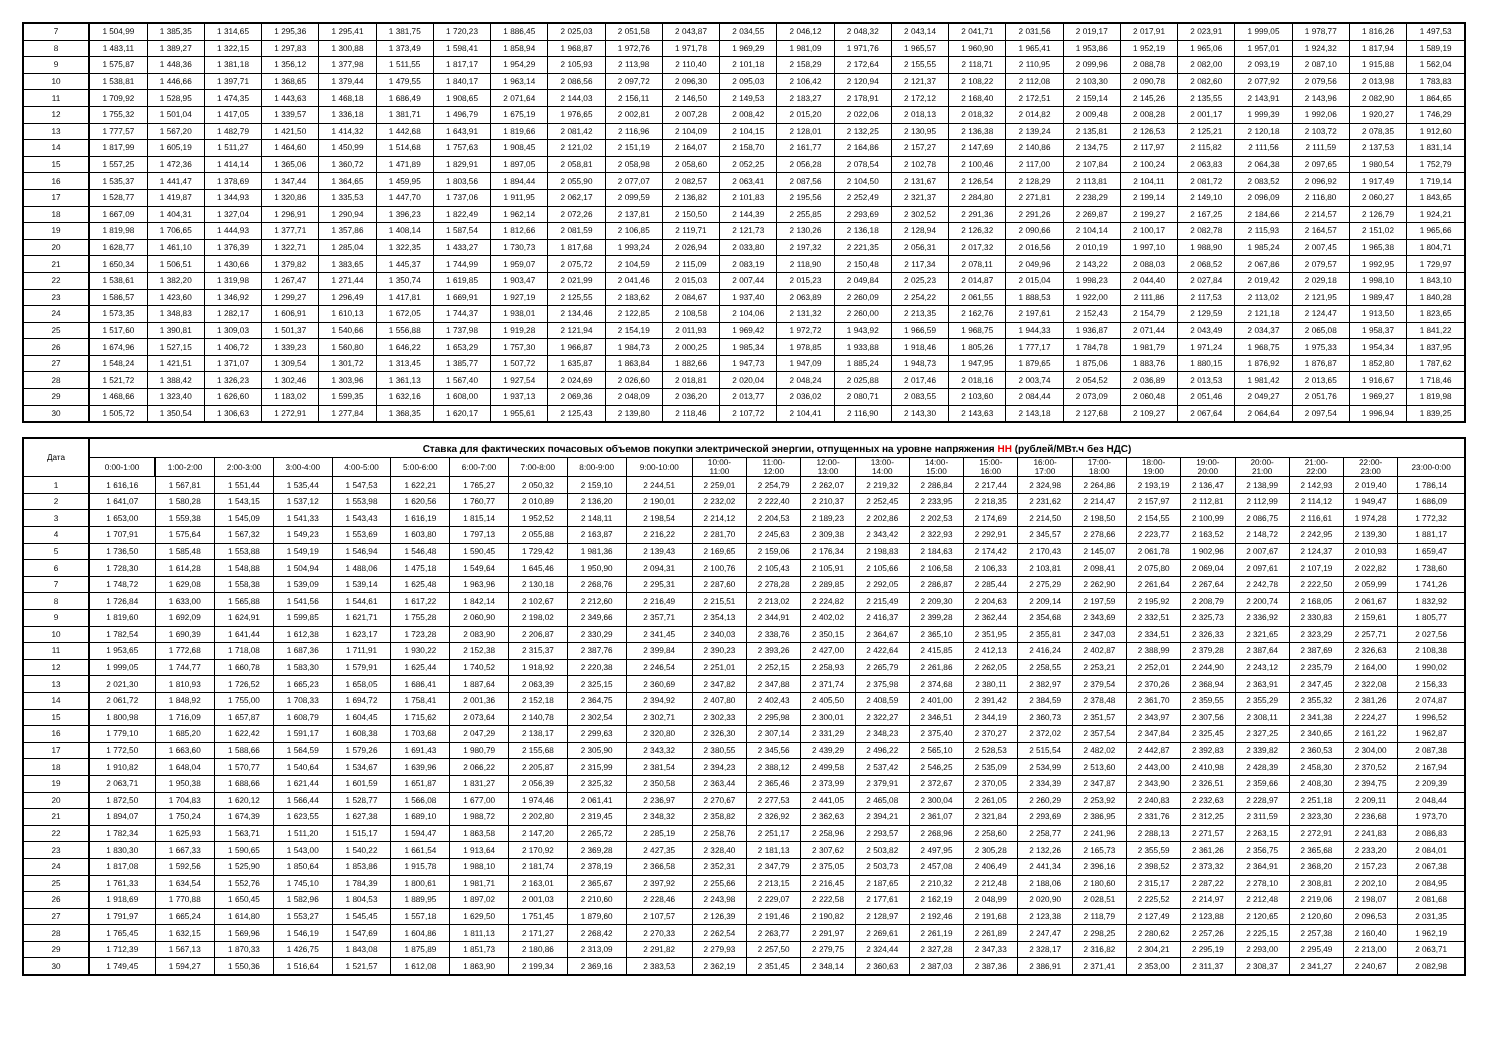| 7 | 1 504,99 | 1 385,35 | 1 314,65 | 1 295,36 | 1 295,41 | 1 381,75 | 1 720,23 | 1 886,45 | 2 025,03 | 2 051,58 | 2 043,87 | 2 034,55 | 2 046,12 | 2 048,32 | 2 043,14 | 2 041,71 | 2 031,56 | 2 019,17 | 2 017,91 | 2 023,91 | 1 999,05 | 1 978,77 | 1 816,26 | 1 497,53 |
| 8 | 1 483,11 | 1 389,27 | 1 322,15 | 1 297,83 | 1 300,88 | 1 373,49 | 1 598,41 | 1 858,94 | 1 968,87 | 1 972,76 | 1 971,78 | 1 969,29 | 1 981,09 | 1 971,76 | 1 965,57 | 1 960,90 | 1 965,41 | 1 953,86 | 1 952,19 | 1 965,06 | 1 957,01 | 1 924,32 | 1 817,94 | 1 589,19 |
| 9 | 1 575,87 | 1 448,36 | 1 381,18 | 1 356,12 | 1 377,98 | 1 511,55 | 1 817,17 | 1 954,29 | 2 105,93 | 2 113,98 | 2 110,40 | 2 101,18 | 2 158,29 | 2 172,64 | 2 155,55 | 2 118,71 | 2 110,95 | 2 099,96 | 2 088,78 | 2 082,00 | 2 093,19 | 2 087,10 | 1 915,88 | 1 562,04 |
| 10 | 1 538,81 | 1 446,66 | 1 397,71 | 1 368,65 | 1 379,44 | 1 479,55 | 1 840,17 | 1 963,14 | 2 086,56 | 2 097,72 | 2 096,30 | 2 095,03 | 2 106,42 | 2 120,94 | 2 121,37 | 2 108,22 | 2 112,08 | 2 103,30 | 2 090,78 | 2 082,60 | 2 077,92 | 2 079,56 | 2 013,98 | 1 783,83 |
| 11 | 1 709,92 | 1 528,95 | 1 474,35 | 1 443,63 | 1 468,18 | 1 686,49 | 1 908,65 | 2 071,64 | 2 144,03 | 2 156,11 | 2 146,50 | 2 149,53 | 2 183,27 | 2 178,91 | 2 172,12 | 2 168,40 | 2 172,51 | 2 159,14 | 2 145,26 | 2 135,55 | 2 143,91 | 2 143,96 | 2 082,90 | 1 864,65 |
| 12 | 1 755,32 | 1 501,04 | 1 417,05 | 1 339,57 | 1 336,18 | 1 381,71 | 1 496,79 | 1 675,19 | 1 976,65 | 2 002,81 | 2 007,28 | 2 008,42 | 2 015,20 | 2 022,06 | 2 018,13 | 2 018,32 | 2 014,82 | 2 009,48 | 2 008,28 | 2 001,17 | 1 999,39 | 1 992,06 | 1 920,27 | 1 746,29 |
| 13 | 1 777,57 | 1 567,20 | 1 482,79 | 1 421,50 | 1 414,32 | 1 442,68 | 1 643,91 | 1 819,66 | 2 081,42 | 2 116,96 | 2 104,09 | 2 104,15 | 2 128,01 | 2 132,25 | 2 130,95 | 2 136,38 | 2 139,24 | 2 135,81 | 2 126,53 | 2 125,21 | 2 120,18 | 2 103,72 | 2 078,35 | 1 912,60 |
| 14 | 1 817,99 | 1 605,19 | 1 511,27 | 1 464,60 | 1 450,99 | 1 514,68 | 1 757,63 | 1 908,45 | 2 121,02 | 2 151,19 | 2 164,07 | 2 158,70 | 2 161,77 | 2 164,86 | 2 157,27 | 2 147,69 | 2 140,86 | 2 134,75 | 2 117,97 | 2 115,82 | 2 111,56 | 2 111,59 | 2 137,53 | 1 831,14 |
| 15 | 1 557,25 | 1 472,36 | 1 414,14 | 1 365,06 | 1 360,72 | 1 471,89 | 1 829,91 | 1 897,05 | 2 058,81 | 2 058,98 | 2 058,60 | 2 052,25 | 2 056,28 | 2 078,54 | 2 102,78 | 2 100,46 | 2 117,00 | 2 107,84 | 2 100,24 | 2 063,83 | 2 064,38 | 2 097,65 | 1 980,54 | 1 752,79 |
| 16 | 1 535,37 | 1 441,47 | 1 378,69 | 1 347,44 | 1 364,65 | 1 459,95 | 1 803,56 | 1 894,44 | 2 055,90 | 2 077,07 | 2 082,57 | 2 063,41 | 2 087,56 | 2 104,50 | 2 131,67 | 2 126,54 | 2 128,29 | 2 113,81 | 2 104,11 | 2 081,72 | 2 083,52 | 2 096,92 | 1 917,49 | 1 719,14 |
| 17 | 1 528,77 | 1 419,87 | 1 344,93 | 1 320,86 | 1 335,53 | 1 447,70 | 1 737,06 | 1 911,95 | 2 062,17 | 2 099,59 | 2 136,82 | 2 101,83 | 2 195,56 | 2 252,49 | 2 321,37 | 2 284,80 | 2 271,81 | 2 238,29 | 2 199,14 | 2 149,10 | 2 096,09 | 2 116,80 | 2 060,27 | 1 843,65 |
| 18 | 1 667,09 | 1 404,31 | 1 327,04 | 1 296,91 | 1 290,94 | 1 396,23 | 1 822,49 | 1 962,14 | 2 072,26 | 2 137,81 | 2 150,50 | 2 144,39 | 2 255,85 | 2 293,69 | 2 302,52 | 2 291,36 | 2 291,26 | 2 269,87 | 2 199,27 | 2 167,25 | 2 184,66 | 2 214,57 | 2 126,79 | 1 924,21 |
| 19 | 1 819,98 | 1 706,65 | 1 444,93 | 1 377,71 | 1 357,86 | 1 408,14 | 1 587,54 | 1 812,66 | 2 081,59 | 2 106,85 | 2 119,71 | 2 121,73 | 2 130,26 | 2 136,18 | 2 128,94 | 2 126,32 | 2 090,66 | 2 104,14 | 2 100,17 | 2 082,78 | 2 115,93 | 2 164,57 | 2 151,02 | 1 965,66 |
| 20 | 1 628,77 | 1 461,10 | 1 376,39 | 1 322,71 | 1 285,04 | 1 322,35 | 1 433,27 | 1 730,73 | 1 817,68 | 1 993,24 | 2 026,94 | 2 033,80 | 2 197,32 | 2 221,35 | 2 056,31 | 2 017,32 | 2 016,56 | 2 010,19 | 1 997,10 | 1 988,90 | 1 985,24 | 2 007,45 | 1 965,38 | 1 804,71 |
| 21 | 1 650,34 | 1 506,51 | 1 430,66 | 1 379,82 | 1 383,65 | 1 445,37 | 1 744,99 | 1 959,07 | 2 075,72 | 2 104,59 | 2 115,09 | 2 083,19 | 2 118,90 | 2 150,48 | 2 117,34 | 2 078,11 | 2 049,96 | 2 143,22 | 2 088,03 | 2 068,52 | 2 067,86 | 2 079,57 | 1 992,95 | 1 729,97 |
| 22 | 1 538,61 | 1 382,20 | 1 319,98 | 1 267,47 | 1 271,44 | 1 350,74 | 1 619,85 | 1 903,47 | 2 021,99 | 2 041,46 | 2 015,03 | 2 007,44 | 2 015,23 | 2 049,84 | 2 025,23 | 2 014,87 | 2 015,04 | 1 998,23 | 2 044,40 | 2 027,84 | 2 019,42 | 2 029,18 | 1 998,10 | 1 843,10 |
| 23 | 1 586,57 | 1 423,60 | 1 346,92 | 1 299,27 | 1 296,49 | 1 417,81 | 1 669,91 | 1 927,19 | 2 125,55 | 2 183,62 | 2 084,67 | 1 937,40 | 2 063,89 | 2 260,09 | 2 254,22 | 2 061,55 | 1 888,53 | 1 922,00 | 2 111,86 | 2 117,53 | 2 113,02 | 2 121,95 | 1 989,47 | 1 840,28 |
| 24 | 1 573,35 | 1 348,83 | 1 282,17 | 1 606,91 | 1 610,13 | 1 672,05 | 1 744,37 | 1 938,01 | 2 134,46 | 2 122,85 | 2 108,58 | 2 104,06 | 2 131,32 | 2 260,00 | 2 213,35 | 2 162,76 | 2 197,61 | 2 152,43 | 2 154,79 | 2 129,59 | 2 121,18 | 2 124,47 | 1 913,50 | 1 823,65 |
| 25 | 1 517,60 | 1 390,81 | 1 309,03 | 1 501,37 | 1 540,66 | 1 556,88 | 1 737,98 | 1 919,28 | 2 121,94 | 2 154,19 | 2 011,93 | 1 969,42 | 1 972,72 | 1 943,92 | 1 966,59 | 1 968,75 | 1 944,33 | 1 936,87 | 2 071,44 | 2 043,49 | 2 034,37 | 2 065,08 | 1 958,37 | 1 841,22 |
| 26 | 1 674,96 | 1 527,15 | 1 406,72 | 1 339,23 | 1 560,80 | 1 646,22 | 1 653,29 | 1 757,30 | 1 966,87 | 1 984,73 | 2 000,25 | 1 985,34 | 1 978,85 | 1 933,88 | 1 918,46 | 1 805,26 | 1 777,17 | 1 784,78 | 1 981,79 | 1 971,24 | 1 968,75 | 1 975,33 | 1 954,34 | 1 837,95 |
| 27 | 1 548,24 | 1 421,51 | 1 371,07 | 1 309,54 | 1 301,72 | 1 313,45 | 1 385,77 | 1 507,72 | 1 635,87 | 1 863,84 | 1 882,66 | 1 947,73 | 1 947,09 | 1 885,24 | 1 948,73 | 1 947,95 | 1 879,65 | 1 875,06 | 1 883,76 | 1 880,15 | 1 876,92 | 1 876,87 | 1 852,80 | 1 787,62 |
| 28 | 1 521,72 | 1 388,42 | 1 326,23 | 1 302,46 | 1 303,96 | 1 361,13 | 1 567,40 | 1 927,54 | 2 024,69 | 2 026,60 | 2 018,81 | 2 020,04 | 2 048,24 | 2 025,88 | 2 017,46 | 2 018,16 | 2 003,74 | 2 054,52 | 2 036,89 | 2 013,53 | 1 981,42 | 2 013,65 | 1 916,67 | 1 718,46 |
| 29 | 1 468,66 | 1 323,40 | 1 626,60 | 1 183,02 | 1 599,35 | 1 632,16 | 1 608,00 | 1 937,13 | 2 069,36 | 2 048,09 | 2 036,20 | 2 013,77 | 2 036,02 | 2 080,71 | 2 083,55 | 2 103,60 | 2 084,44 | 2 073,09 | 2 060,48 | 2 051,46 | 2 049,27 | 2 051,76 | 1 969,27 | 1 819,98 |
| 30 | 1 505,72 | 1 350,54 | 1 306,63 | 1 272,91 | 1 277,84 | 1 368,35 | 1 620,17 | 1 955,61 | 2 125,43 | 2 139,80 | 2 118,46 | 2 107,72 | 2 104,41 | 2 116,90 | 2 143,30 | 2 143,63 | 2 143,18 | 2 127,68 | 2 109,27 | 2 067,64 | 2 064,64 | 2 097,54 | 1 996,94 | 1 839,25 |
| Дата | Ставка для фактических почасовых объемов покупки электрической энергии, отпущенных на уровне напряжения НН (рублей/МВт.ч без НДС) | | | | | | | | | | | | | | | | | | | | | | | |
| --- | --- | --- | --- | --- | --- | --- | --- | --- | --- | --- | --- | --- | --- | --- | --- | --- | --- | --- | --- | --- | --- | --- | --- | --- |
| | 0:00-1:00 | 1:00-2:00 | 2:00-3:00 | 3:00-4:00 | 4:00-5:00 | 5:00-6:00 | 6:00-7:00 | 7:00-8:00 | 8:00-9:00 | 9:00-10:00 | 10:00- 11:00 | 11:00- 12:00 | 12:00- 13:00 | 13:00- 14:00 | 14:00- 15:00 | 15:00- 16:00 | 16:00- 17:00 | 17:00- 18:00 | 18:00- 19:00 | 19:00- 20:00 | 20:00- 21:00 | 21:00- 22:00 | 22:00- 23:00 | 23:00-0:00 |
| 1 | 1 616,16 | 1 567,81 | 1 551,44 | 1 535,44 | 1 547,53 | 1 622,21 | 1 765,27 | 2 050,32 | 2 159,10 | 2 244,51 | 2 259,01 | 2 254,79 | 2 262,07 | 2 219,32 | 2 286,84 | 2 217,44 | 2 324,98 | 2 264,86 | 2 193,19 | 2 136,47 | 2 138,99 | 2 142,93 | 2 019,40 | 1 786,14 |
| 2 | 1 641,07 | 1 580,28 | 1 543,15 | 1 537,12 | 1 553,98 | 1 620,56 | 1 760,77 | 2 010,89 | 2 136,20 | 2 190,01 | 2 232,02 | 2 222,40 | 2 210,37 | 2 252,45 | 2 233,95 | 2 218,35 | 2 231,62 | 2 214,47 | 2 157,97 | 2 112,81 | 2 112,99 | 2 114,12 | 1 949,47 | 1 686,09 |
| 3 | 1 653,00 | 1 559,38 | 1 545,09 | 1 541,33 | 1 543,43 | 1 616,19 | 1 815,14 | 1 952,52 | 2 148,11 | 2 198,54 | 2 214,12 | 2 204,53 | 2 189,23 | 2 202,86 | 2 202,53 | 2 174,69 | 2 214,50 | 2 198,50 | 2 154,55 | 2 100,99 | 2 086,75 | 2 116,61 | 1 974,28 | 1 772,32 |
| 4 | 1 707,91 | 1 575,64 | 1 567,32 | 1 549,23 | 1 553,69 | 1 603,80 | 1 797,13 | 2 055,88 | 2 163,87 | 2 216,22 | 2 281,70 | 2 245,63 | 2 309,38 | 2 343,42 | 2 322,93 | 2 292,91 | 2 345,57 | 2 278,66 | 2 223,77 | 2 163,52 | 2 148,72 | 2 242,95 | 2 139,30 | 1 881,17 |
| 5 | 1 736,50 | 1 585,48 | 1 553,88 | 1 549,19 | 1 546,94 | 1 546,48 | 1 590,45 | 1 729,42 | 1 981,36 | 2 139,43 | 2 169,65 | 2 159,06 | 2 176,34 | 2 198,83 | 2 184,63 | 2 174,42 | 2 170,43 | 2 145,07 | 2 061,78 | 1 902,96 | 2 007,67 | 2 124,37 | 2 010,93 | 1 659,47 |
| 6 | 1 728,30 | 1 614,28 | 1 548,88 | 1 504,94 | 1 488,06 | 1 475,18 | 1 549,64 | 1 645,46 | 1 950,90 | 2 094,31 | 2 100,76 | 2 105,43 | 2 105,91 | 2 105,66 | 2 106,58 | 2 106,33 | 2 103,81 | 2 098,41 | 2 075,80 | 2 069,04 | 2 097,61 | 2 107,19 | 2 022,82 | 1 738,60 |
| 7 | 1 748,72 | 1 629,08 | 1 558,38 | 1 539,09 | 1 539,14 | 1 625,48 | 1 963,96 | 2 130,18 | 2 268,76 | 2 295,31 | 2 287,60 | 2 278,28 | 2 289,85 | 2 292,05 | 2 286,87 | 2 285,44 | 2 275,29 | 2 262,90 | 2 261,64 | 2 267,64 | 2 242,78 | 2 222,50 | 2 059,99 | 1 741,26 |
| 8 | 1 726,84 | 1 633,00 | 1 565,88 | 1 541,56 | 1 544,61 | 1 617,22 | 1 842,14 | 2 102,67 | 2 212,60 | 2 216,49 | 2 215,51 | 2 213,02 | 2 224,82 | 2 215,49 | 2 209,30 | 2 204,63 | 2 209,14 | 2 197,59 | 2 195,92 | 2 208,79 | 2 200,74 | 2 168,05 | 2 061,67 | 1 832,92 |
| 9 | 1 819,60 | 1 692,09 | 1 624,91 | 1 599,85 | 1 621,71 | 1 755,28 | 2 060,90 | 2 198,02 | 2 349,66 | 2 357,71 | 2 354,13 | 2 344,91 | 2 402,02 | 2 416,37 | 2 399,28 | 2 362,44 | 2 354,68 | 2 343,69 | 2 332,51 | 2 325,73 | 2 336,92 | 2 330,83 | 2 159,61 | 1 805,77 |
| 10 | 1 782,54 | 1 690,39 | 1 641,44 | 1 612,38 | 1 623,17 | 1 723,28 | 2 083,90 | 2 206,87 | 2 330,29 | 2 341,45 | 2 340,03 | 2 338,76 | 2 350,15 | 2 364,67 | 2 365,10 | 2 351,95 | 2 355,81 | 2 347,03 | 2 334,51 | 2 326,33 | 2 321,65 | 2 323,29 | 2 257,71 | 2 027,56 |
| 11 | 1 953,65 | 1 772,68 | 1 718,08 | 1 687,36 | 1 711,91 | 1 930,22 | 2 152,38 | 2 315,37 | 2 387,76 | 2 399,84 | 2 390,23 | 2 393,26 | 2 427,00 | 2 422,64 | 2 415,85 | 2 412,13 | 2 416,24 | 2 402,87 | 2 388,99 | 2 379,28 | 2 387,64 | 2 387,69 | 2 326,63 | 2 108,38 |
| 12 | 1 999,05 | 1 744,77 | 1 660,78 | 1 583,30 | 1 579,91 | 1 625,44 | 1 740,52 | 1 918,92 | 2 220,38 | 2 246,54 | 2 251,01 | 2 252,15 | 2 258,93 | 2 265,79 | 2 261,86 | 2 262,05 | 2 258,55 | 2 253,21 | 2 252,01 | 2 244,90 | 2 243,12 | 2 235,79 | 2 164,00 | 1 990,02 |
| 13 | 2 021,30 | 1 810,93 | 1 726,52 | 1 665,23 | 1 658,05 | 1 686,41 | 1 887,64 | 2 063,39 | 2 325,15 | 2 360,69 | 2 347,82 | 2 347,88 | 2 371,74 | 2 375,98 | 2 374,68 | 2 380,11 | 2 382,97 | 2 379,54 | 2 370,26 | 2 368,94 | 2 363,91 | 2 347,45 | 2 322,08 | 2 156,33 |
| 14 | 2 061,72 | 1 848,92 | 1 755,00 | 1 708,33 | 1 694,72 | 1 758,41 | 2 001,36 | 2 152,18 | 2 364,75 | 2 394,92 | 2 407,80 | 2 402,43 | 2 405,50 | 2 408,59 | 2 401,00 | 2 391,42 | 2 384,59 | 2 378,48 | 2 361,70 | 2 359,55 | 2 355,29 | 2 355,32 | 2 381,26 | 2 074,87 |
| 15 | 1 800,98 | 1 716,09 | 1 657,87 | 1 608,79 | 1 604,45 | 1 715,62 | 2 073,64 | 2 140,78 | 2 302,54 | 2 302,71 | 2 302,33 | 2 295,98 | 2 300,01 | 2 322,27 | 2 346,51 | 2 344,19 | 2 360,73 | 2 351,57 | 2 343,97 | 2 307,56 | 2 308,11 | 2 341,38 | 2 224,27 | 1 996,52 |
| 16 | 1 779,10 | 1 685,20 | 1 622,42 | 1 591,17 | 1 608,38 | 1 703,68 | 2 047,29 | 2 138,17 | 2 299,63 | 2 320,80 | 2 326,30 | 2 307,14 | 2 331,29 | 2 348,23 | 2 375,40 | 2 370,27 | 2 372,02 | 2 357,54 | 2 347,84 | 2 325,45 | 2 327,25 | 2 340,65 | 2 161,22 | 1 962,87 |
| 17 | 1 772,50 | 1 663,60 | 1 588,66 | 1 564,59 | 1 579,26 | 1 691,43 | 1 980,79 | 2 155,68 | 2 305,90 | 2 343,32 | 2 380,55 | 2 345,56 | 2 439,29 | 2 496,22 | 2 565,10 | 2 528,53 | 2 515,54 | 2 482,02 | 2 442,87 | 2 392,83 | 2 339,82 | 2 360,53 | 2 304,00 | 2 087,38 |
| 18 | 1 910,82 | 1 648,04 | 1 570,77 | 1 540,64 | 1 534,67 | 1 639,96 | 2 066,22 | 2 205,87 | 2 315,99 | 2 381,54 | 2 394,23 | 2 388,12 | 2 499,58 | 2 537,42 | 2 546,25 | 2 535,09 | 2 534,99 | 2 513,60 | 2 443,00 | 2 410,98 | 2 428,39 | 2 458,30 | 2 370,52 | 2 167,94 |
| 19 | 2 063,71 | 1 950,38 | 1 688,66 | 1 621,44 | 1 601,59 | 1 651,87 | 1 831,27 | 2 056,39 | 2 325,32 | 2 350,58 | 2 363,44 | 2 365,46 | 2 373,99 | 2 379,91 | 2 372,67 | 2 370,05 | 2 334,39 | 2 347,87 | 2 343,90 | 2 326,51 | 2 359,66 | 2 408,30 | 2 394,75 | 2 209,39 |
| 20 | 1 872,50 | 1 704,83 | 1 620,12 | 1 566,44 | 1 528,77 | 1 566,08 | 1 677,00 | 1 974,46 | 2 061,41 | 2 236,97 | 2 270,67 | 2 277,53 | 2 441,05 | 2 465,08 | 2 300,04 | 2 261,05 | 2 260,29 | 2 253,92 | 2 240,83 | 2 232,63 | 2 228,97 | 2 251,18 | 2 209,11 | 2 048,44 |
| 21 | 1 894,07 | 1 750,24 | 1 674,39 | 1 623,55 | 1 627,38 | 1 689,10 | 1 988,72 | 2 202,80 | 2 319,45 | 2 348,32 | 2 358,82 | 2 326,92 | 2 362,63 | 2 394,21 | 2 361,07 | 2 321,84 | 2 293,69 | 2 386,95 | 2 331,76 | 2 312,25 | 2 311,59 | 2 323,30 | 2 236,68 | 1 973,70 |
| 22 | 1 782,34 | 1 625,93 | 1 563,71 | 1 511,20 | 1 515,17 | 1 594,47 | 1 863,58 | 2 147,20 | 2 265,72 | 2 285,19 | 2 258,76 | 2 251,17 | 2 258,96 | 2 293,57 | 2 268,96 | 2 258,60 | 2 258,77 | 2 241,96 | 2 288,13 | 2 271,57 | 2 263,15 | 2 272,91 | 2 241,83 | 2 086,83 |
| 23 | 1 830,30 | 1 667,33 | 1 590,65 | 1 543,00 | 1 540,22 | 1 661,54 | 1 913,64 | 2 170,92 | 2 369,28 | 2 427,35 | 2 328,40 | 2 181,13 | 2 307,62 | 2 503,82 | 2 497,95 | 2 305,28 | 2 132,26 | 2 165,73 | 2 355,59 | 2 361,26 | 2 356,75 | 2 365,68 | 2 233,20 | 2 084,01 |
| 24 | 1 817,08 | 1 592,56 | 1 525,90 | 1 850,64 | 1 853,86 | 1 915,78 | 1 988,10 | 2 181,74 | 2 378,19 | 2 366,58 | 2 352,31 | 2 347,79 | 2 375,05 | 2 503,73 | 2 457,08 | 2 406,49 | 2 441,34 | 2 396,16 | 2 398,52 | 2 373,32 | 2 364,91 | 2 368,20 | 2 157,23 | 2 067,38 |
| 25 | 1 761,33 | 1 634,54 | 1 552,76 | 1 745,10 | 1 784,39 | 1 800,61 | 1 981,71 | 2 163,01 | 2 365,67 | 2 397,92 | 2 255,66 | 2 213,15 | 2 216,45 | 2 187,65 | 2 210,32 | 2 212,48 | 2 188,06 | 2 180,60 | 2 315,17 | 2 287,22 | 2 278,10 | 2 308,81 | 2 202,10 | 2 084,95 |
| 26 | 1 918,69 | 1 770,88 | 1 650,45 | 1 582,96 | 1 804,53 | 1 889,95 | 1 897,02 | 2 001,03 | 2 210,60 | 2 228,46 | 2 243,98 | 2 229,07 | 2 222,58 | 2 177,61 | 2 162,19 | 2 048,99 | 2 020,90 | 2 028,51 | 2 225,52 | 2 214,97 | 2 212,48 | 2 219,06 | 2 198,07 | 2 081,68 |
| 27 | 1 791,97 | 1 665,24 | 1 614,80 | 1 553,27 | 1 545,45 | 1 557,18 | 1 629,50 | 1 751,45 | 1 879,60 | 2 107,57 | 2 126,39 | 2 191,46 | 2 190,82 | 2 128,97 | 2 192,46 | 2 191,68 | 2 123,38 | 2 118,79 | 2 127,49 | 2 123,88 | 2 120,65 | 2 120,60 | 2 096,53 | 2 031,35 |
| 28 | 1 765,45 | 1 632,15 | 1 569,96 | 1 546,19 | 1 547,69 | 1 604,86 | 1 811,13 | 2 171,27 | 2 268,42 | 2 270,33 | 2 262,54 | 2 263,77 | 2 291,97 | 2 269,61 | 2 261,19 | 2 261,89 | 2 247,47 | 2 298,25 | 2 280,62 | 2 257,26 | 2 225,15 | 2 257,38 | 2 160,40 | 1 962,19 |
| 29 | 1 712,39 | 1 567,13 | 1 870,33 | 1 426,75 | 1 843,08 | 1 875,89 | 1 851,73 | 2 180,86 | 2 313,09 | 2 291,82 | 2 279,93 | 2 257,50 | 2 279,75 | 2 324,44 | 2 327,28 | 2 347,33 | 2 328,17 | 2 316,82 | 2 304,21 | 2 295,19 | 2 293,00 | 2 295,49 | 2 213,00 | 2 063,71 |
| 30 | 1 749,45 | 1 594,27 | 1 550,36 | 1 516,64 | 1 521,57 | 1 612,08 | 1 863,90 | 2 199,34 | 2 369,16 | 2 383,53 | 2 362,19 | 2 351,45 | 2 348,14 | 2 360,63 | 2 387,03 | 2 387,36 | 2 386,91 | 2 371,41 | 2 353,00 | 2 311,37 | 2 308,37 | 2 341,27 | 2 240,67 | 2 082,98 |